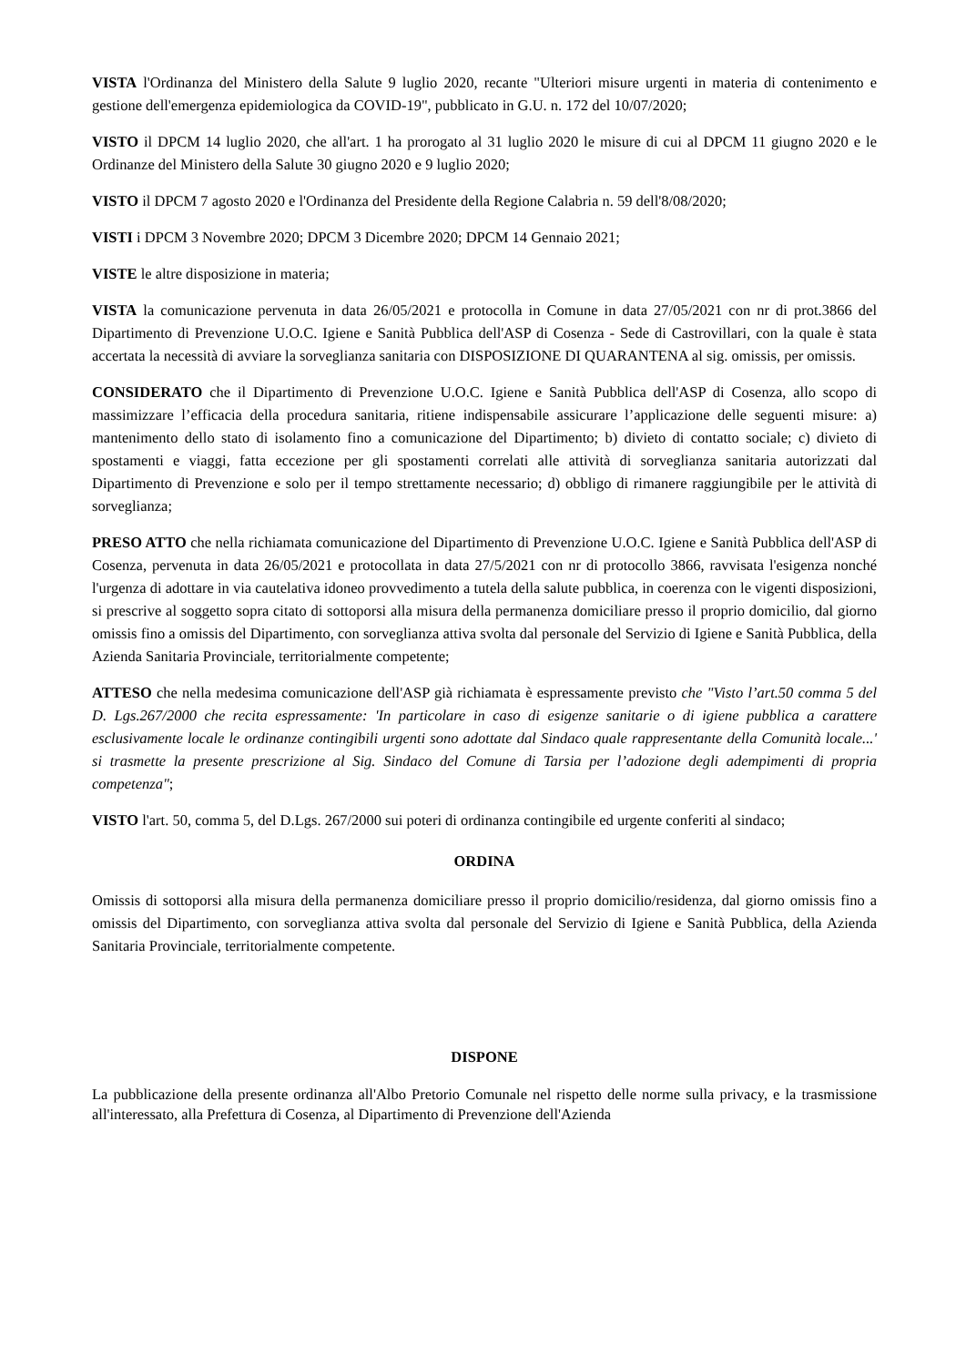VISTA l'Ordinanza del Ministero della Salute 9 luglio 2020, recante "Ulteriori misure urgenti in materia di contenimento e gestione dell'emergenza epidemiologica da COVID-19", pubblicato in G.U. n. 172 del 10/07/2020;
VISTO il DPCM 14 luglio 2020, che all'art. 1 ha prorogato al 31 luglio 2020 le misure di cui al DPCM 11 giugno 2020 e le Ordinanze del Ministero della Salute 30 giugno 2020 e 9 luglio 2020;
VISTO il DPCM 7 agosto 2020 e l'Ordinanza del Presidente della Regione Calabria n. 59 dell'8/08/2020;
VISTI i DPCM 3 Novembre 2020; DPCM 3 Dicembre 2020; DPCM 14 Gennaio 2021;
VISTE le altre disposizione in materia;
VISTA la comunicazione pervenuta in data 26/05/2021 e protocolla in Comune in data 27/05/2021 con nr di prot.3866 del Dipartimento di Prevenzione U.O.C. Igiene e Sanità Pubblica dell'ASP di Cosenza - Sede di Castrovillari, con la quale è stata accertata la necessità di avviare la sorveglianza sanitaria con DISPOSIZIONE DI QUARANTENA al sig. omissis, per omissis.
CONSIDERATO che il Dipartimento di Prevenzione U.O.C. Igiene e Sanità Pubblica dell'ASP di Cosenza, allo scopo di massimizzare l’efficacia della procedura sanitaria, ritiene indispensabile assicurare l’applicazione delle seguenti misure: a) mantenimento dello stato di isolamento fino a comunicazione del Dipartimento; b) divieto di contatto sociale; c) divieto di spostamenti e viaggi, fatta eccezione per gli spostamenti correlati alle attività di sorveglianza sanitaria autorizzati dal Dipartimento di Prevenzione e solo per il tempo strettamente necessario; d) obbligo di rimanere raggiungibile per le attività di sorveglianza;
PRESO ATTO che nella richiamata comunicazione del Dipartimento di Prevenzione U.O.C. Igiene e Sanità Pubblica dell'ASP di Cosenza, pervenuta in data 26/05/2021 e protocollata in data 27/5/2021 con nr di protocollo 3866, ravvisata l'esigenza nonché l'urgenza di adottare in via cautelativa idoneo provvedimento a tutela della salute pubblica, in coerenza con le vigenti disposizioni, si prescrive al soggetto sopra citato di sottoporsi alla misura della permanenza domiciliare presso il proprio domicilio, dal giorno omissis fino a omissis del Dipartimento, con sorveglianza attiva svolta dal personale del Servizio di Igiene e Sanità Pubblica, della Azienda Sanitaria Provinciale, territorialmente competente;
ATTESO che nella medesima comunicazione dell'ASP già richiamata è espressamente previsto che "Visto l’art.50 comma 5 del D. Lgs.267/2000 che recita espressamente: 'In particolare in caso di esigenze sanitarie o di igiene pubblica a carattere esclusivamente locale le ordinanze contingibili urgenti sono adottate dal Sindaco quale rappresentante della Comunità locale...' si trasmette la presente prescrizione al Sig. Sindaco del Comune di Tarsia per l’adozione degli adempimenti di propria competenza";
VISTO l'art. 50, comma 5, del D.Lgs. 267/2000 sui poteri di ordinanza contingibile ed urgente conferiti al sindaco;
ORDINA
Omissis di sottoporsi alla misura della permanenza domiciliare presso il proprio domicilio/residenza, dal giorno omissis fino a omissis del Dipartimento, con sorveglianza attiva svolta dal personale del Servizio di Igiene e Sanità Pubblica, della Azienda Sanitaria Provinciale, territorialmente competente.
DISPONE
La pubblicazione della presente ordinanza all'Albo Pretorio Comunale nel rispetto delle norme sulla privacy, e la trasmissione all'interessato, alla Prefettura di Cosenza, al Dipartimento di Prevenzione dell'Azienda